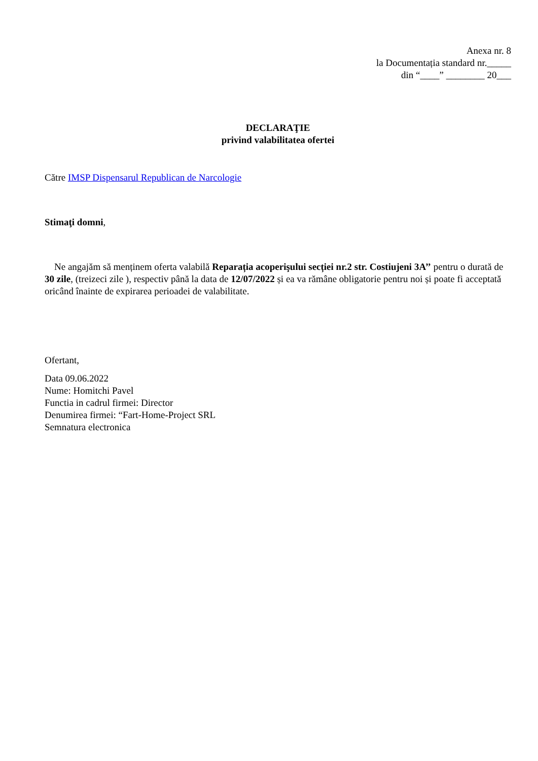Anexa nr. 8
la Documentația standard nr._____
din “____” ________ 20___
DECLARAŢIE
privind valabilitatea ofertei
Către IMSP Dispensarul Republican de Narcologie
Stimaţi domni,
Ne angajăm să menținem oferta valabilă Reparația acoperişului secției nr.2 str. Costiujeni 3A’’ pentru o durată de 30 zile, (treizeci zile ), respectiv până la data de 12/07/2022 și ea va rămâne obligatorie pentru noi și poate fi acceptată oricând înainte de expirarea perioadei de valabilitate.
Ofertant,
Data 09.06.2022
Nume: Homitchi Pavel
Functia in cadrul firmei: Director
Denumirea firmei: “Fart-Home-Project SRL
Semnatura electronica